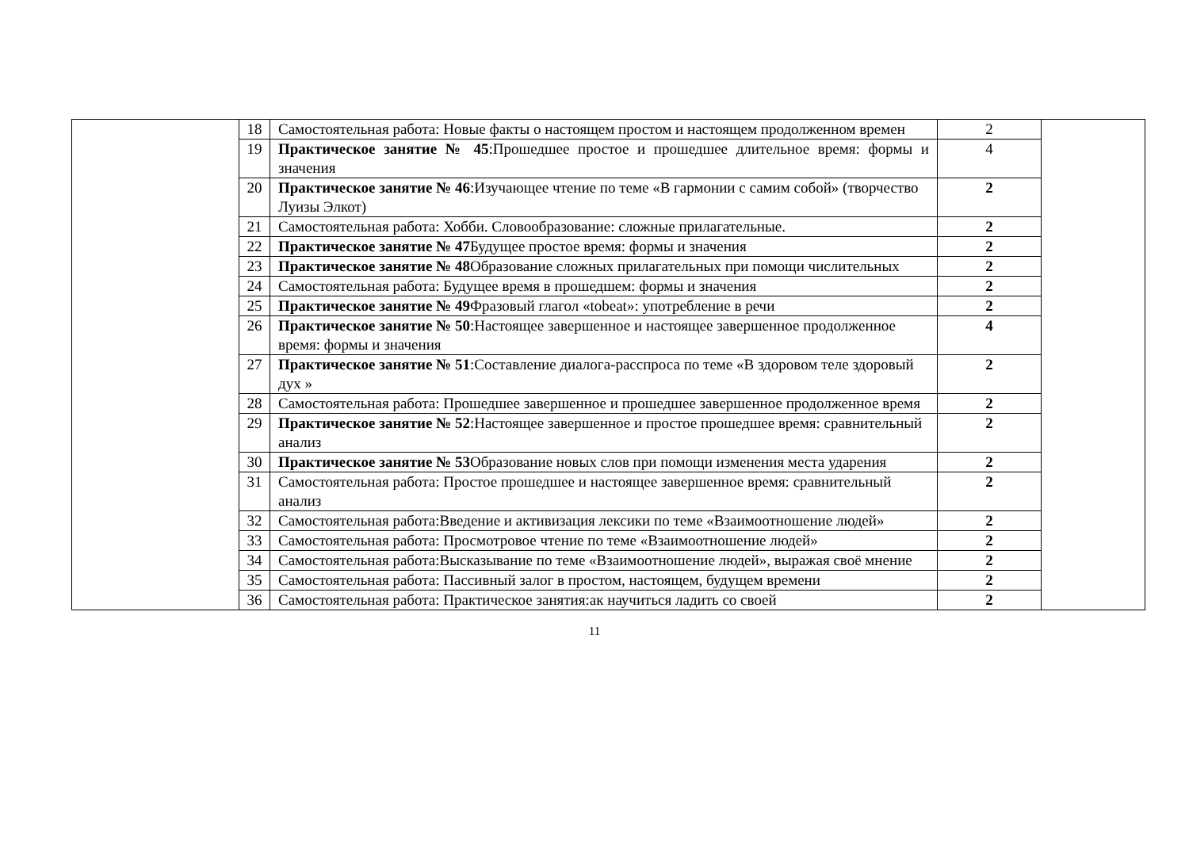| | 18 | Самостоятельная работа: Новые факты о настоящем простом и настоящем продолженном времен | 2 | |
| | 19 | Практическое занятие № 45 :Прошедшее простое и прошедшее длительное время: формы и значения | 4 | |
| | 20 | Практическое занятие № 46 :Изучающее чтение по теме «В гармонии с самим собой» (творчество Луизы Элкот) | 2 | |
| | 21 | Самостоятельная работа: Хобби. Словообразование: сложные прилагательные. | 2 | |
| | 22 | Практическое занятие № 47 Будущее простое время: формы и значения | 2 | |
| | 23 | Практическое занятие № 48 Образование сложных прилагательных при помощи числительных | 2 | |
| | 24 | Самостоятельная работа: Будущее время в прошедшем: формы и значения | 2 | |
| | 25 | Практическое занятие № 49 Фразовый глагол «tobeat»: употребление в речи | 2 | |
| | 26 | Практическое занятие № 50 :Настоящее завершенное и настоящее завершенное продолженное время: формы и значения | 4 | |
| | 27 | Практическое занятие № 51 :Составление диалога-расспроса по теме «В здоровом теле здоровый дух » | 2 | |
| | 28 | Самостоятельная работа: Прошедшее завершенное и прошедшее завершенное продолженное время | 2 | |
| | 29 | Практическое занятие № 52 :Настоящее завершенное и простое прошедшее время: сравнительный анализ | 2 | |
| | 30 | Практическое занятие № 53 Образование новых слов при помощи изменения места ударения | 2 | |
| | 31 | Самостоятельная работа: Простое прошедшее и настоящее завершенное время: сравнительный анализ | 2 | |
| | 32 | Самостоятельная работа:Введение и активизация лексики по теме «Взаимоотношение людей» | 2 | |
| | 33 | Самостоятельная работа: Просмотровое чтение по теме «Взаимоотношение людей» | 2 | |
| | 34 | Самостоятельная работа:Высказывание по теме «Взаимоотношение людей», выражая своё мнение | 2 | |
| | 35 | Самостоятельная работа: Пассивный залог в простом, настоящем, будущем времени | 2 | |
| | 36 | Самостоятельная работа: Практическое занятия:ак научиться ладить со своей | 2 | |
11